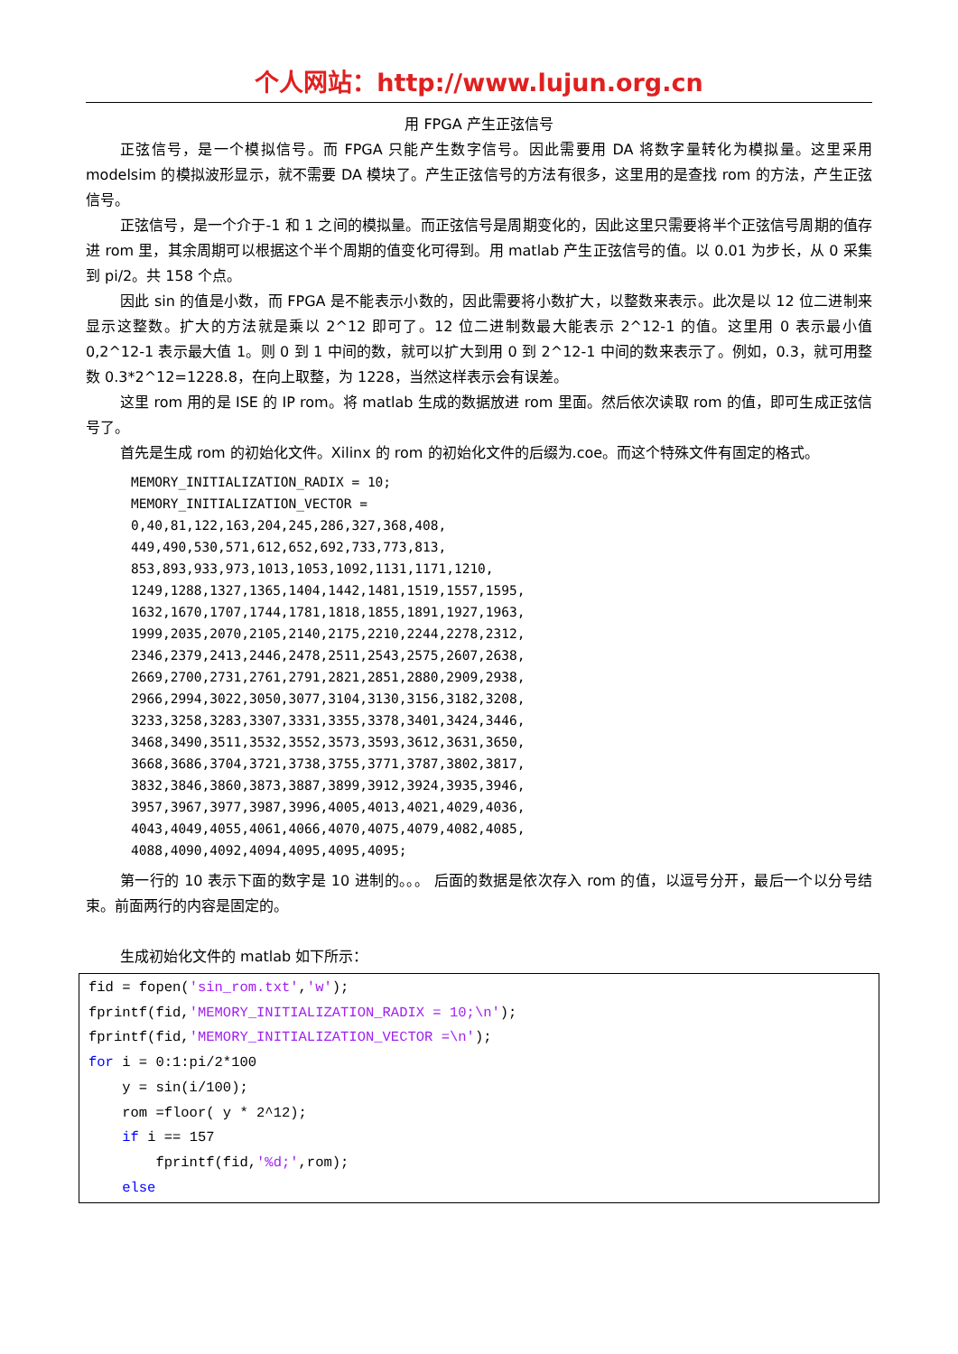个人网站：http://www.lujun.org.cn
用 FPGA 产生正弦信号
正弦信号，是一个模拟信号。而 FPGA 只能产生数字信号。因此需要用 DA 将数字量转化为模拟量。这里采用 modelsim 的模拟波形显示，就不需要 DA 模块了。产生正弦信号的方法有很多，这里用的是查找 rom 的方法，产生正弦信号。
正弦信号，是一个介于-1 和 1 之间的模拟量。而正弦信号是周期变化的，因此这里只需要将半个正弦信号周期的值存进 rom 里，其余周期可以根据这个半个周期的值变化可得到。用 matlab 产生正弦信号的值。以 0.01 为步长，从 0 采集到 pi/2。共 158 个点。
因此 sin 的值是小数，而 FPGA 是不能表示小数的，因此需要将小数扩大，以整数来表示。此次是以 12 位二进制来显示这整数。扩大的方法就是乘以 2^12 即可了。12 位二进制数最大能表示 2^12-1 的值。这里用 0 表示最小值 0,2^12-1 表示最大值 1。则 0 到 1 中间的数，就可以扩大到用 0 到 2^12-1 中间的数来表示了。例如，0.3，就可用整数 0.3*2^12=1228.8，在向上取整，为 1228，当然这样表示会有误差。
这里 rom 用的是 ISE 的 IP rom。将 matlab 生成的数据放进 rom 里面。然后依次读取 rom 的值，即可生成正弦信号了。
首先是生成 rom 的初始化文件。Xilinx 的 rom 的初始化文件的后缀为.coe。而这个特殊文件有固定的格式。
MEMORY_INITIALIZATION_RADIX = 10; MEMORY_INITIALIZATION_VECTOR = 0,40,81,122,163,204,245,286,327,368,408, 449,490,530,571,612,652,692,733,773,813, 853,893,933,973,1013,1053,1092,1131,1171,1210, 1249,1288,1327,1365,1404,1442,1481,1519,1557,1595, 1632,1670,1707,1744,1781,1818,1855,1891,1927,1963, 1999,2035,2070,2105,2140,2175,2210,2244,2278,2312, 2346,2379,2413,2446,2478,2511,2543,2575,2607,2638, 2669,2700,2731,2761,2791,2821,2851,2880,2909,2938, 2966,2994,3022,3050,3077,3104,3130,3156,3182,3208, 3233,3258,3283,3307,3331,3355,3378,3401,3424,3446, 3468,3490,3511,3532,3552,3573,3593,3612,3631,3650, 3668,3686,3704,3721,3738,3755,3771,3787,3802,3817, 3832,3846,3860,3873,3887,3899,3912,3924,3935,3946, 3957,3967,3977,3987,3996,4005,4013,4021,4029,4036, 4043,4049,4055,4061,4066,4070,4075,4079,4082,4085, 4088,4090,4092,4094,4095,4095,4095;
第一行的 10 表示下面的数字是 10 进制的。。。 后面的数据是依次存入 rom 的值，以逗号分开，最后一个以分号结束。前面两行的内容是固定的。
生成初始化文件的 matlab 如下所示：
fid = fopen('sin_rom.txt','w'); fprintf(fid,'MEMORY_INITIALIZATION_RADIX = 10;\n'); fprintf(fid,'MEMORY_INITIALIZATION_VECTOR =\n'); for i = 0:1:pi/2*100 y = sin(i/100); rom =floor( y * 2^12); if i == 157 fprintf(fid,'%d;',rom); else